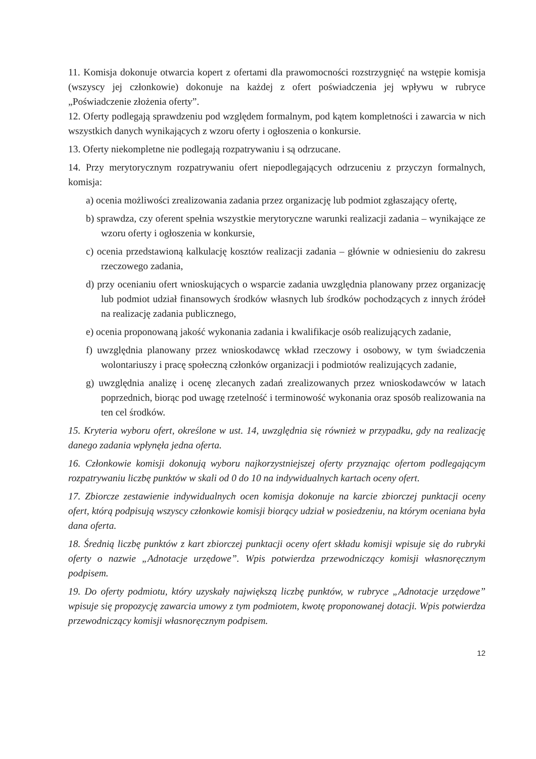11. Komisja dokonuje otwarcia kopert z ofertami dla prawomocności rozstrzygnięć na wstępie komisja (wszyscy jej członkowie) dokonuje na każdej z ofert poświadczenia jej wpływu w rubryce „Poświadczenie złożenia oferty”.
12. Oferty podlegają sprawdzeniu pod względem formalnym, pod kątem kompletności i zawarcia w nich wszystkich danych wynikających z wzoru oferty i ogłoszenia o konkursie.
13. Oferty niekompletne nie podlegają rozpatrywaniu i są odrzucane.
14. Przy merytorycznym rozpatrywaniu ofert niepodlegających odrzuceniu z przyczyn formalnych, komisja:
a) ocenia możliwości zrealizowania zadania przez organizację lub podmiot zgłaszający ofertę,
b) sprawdza, czy oferent spełnia wszystkie merytoryczne warunki realizacji zadania – wynikające ze wzoru oferty i ogłoszenia w konkursie,
c) ocenia przedstawioną kalkulację kosztów realizacji zadania – głównie w odniesieniu do zakresu rzeczowego zadania,
d) przy ocenianiu ofert wnioskujących o wsparcie zadania uwzględnia planowany przez organizację lub podmiot udział finansowych środków własnych lub środków pochodzących z innych źródeł na realizację zadania publicznego,
e) ocenia proponowaną jakość wykonania zadania i kwalifikacje osób realizujących zadanie,
f) uwzględnia planowany przez wnioskodawcę wkład rzeczowy i osobowy, w tym świadczenia wolontariuszy i pracę społeczną członków organizacji i podmiotów realizujących zadanie,
g) uwzględnia analizę i ocenę zlecanych zadań zrealizowanych przez wnioskodawców w latach poprzednich, biorąc pod uwagę rzetelność i terminowość wykonania oraz sposób realizowania na ten cel środków.
15. Kryteria wyboru ofert, określone w ust. 14, uwzględnia się również w przypadku, gdy na realizację danego zadania wpłynęła jedna oferta.
16. Członkowie komisji dokonują wyboru najkorzystniejszej oferty przyznając ofertom podlegającym rozpatrywaniu liczbę punktów w skali od 0 do 10 na indywidualnych kartach oceny ofert.
17. Zbiorcze zestawienie indywidualnych ocen komisja dokonuje na karcie zbiorczej punktacji oceny ofert, którą podpisują wszyscy członkowie komisji biorący udział w posiedzeniu, na którym oceniana była dana oferta.
18. Średnią liczbę punktów z kart zbiorczej punktacji oceny ofert składu komisji wpisuje się do rubryki oferty o nazwie „Adnotacje urzędowe”. Wpis potwierdza przewodniczący komisji własnoręcznym podpisem.
19. Do oferty podmiotu, który uzyskały największą liczbę punktów, w rubryce „Adnotacje urzędowe” wpisuje się propozycję zawarcia umowy z tym podmiotem, kwotę proponowanej dotacji. Wpis potwierdza przewodniczący komisji własnoręcznym podpisem.
12